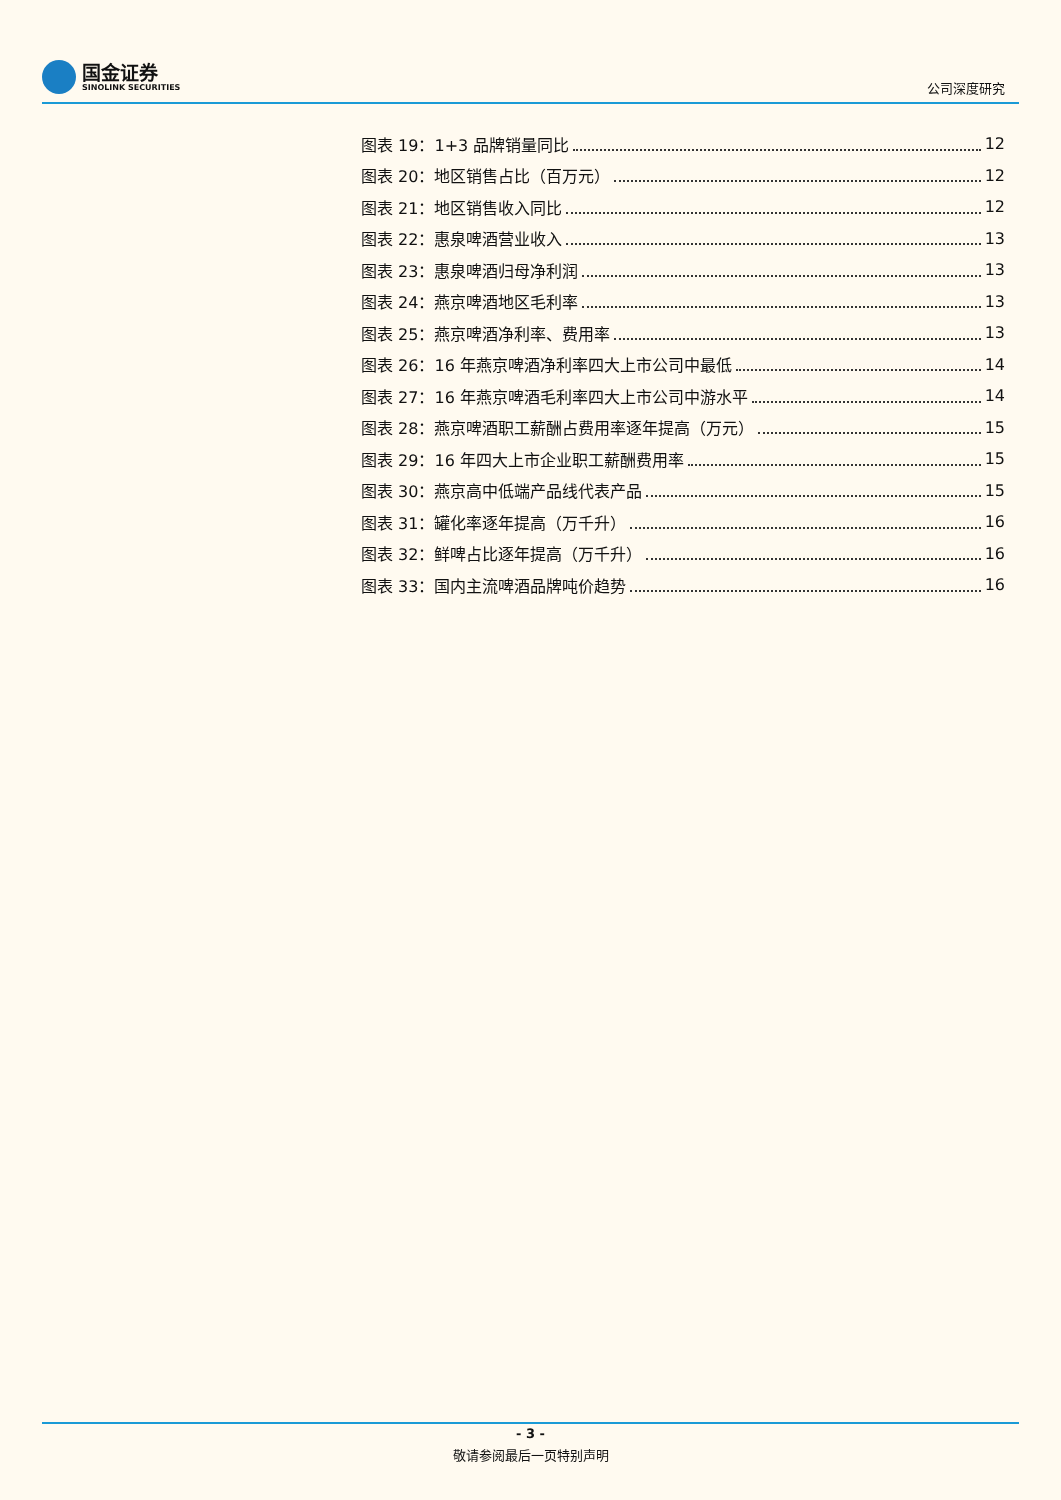国金证券
SINOLINK SECURITIES
公司深度研究
图表 19：1+3 品牌销量同比 12
图表 20：地区销售占比（百万元） 12
图表 21：地区销售收入同比 12
图表 22：惠泉啤酒营业收入 13
图表 23：惠泉啤酒归母净利润 13
图表 24：燕京啤酒地区毛利率 13
图表 25：燕京啤酒净利率、费用率 13
图表 26：16 年燕京啤酒净利率四大上市公司中最低 14
图表 27：16 年燕京啤酒毛利率四大上市公司中游水平 14
图表 28：燕京啤酒职工薪酬占费用率逐年提高（万元） 15
图表 29：16 年四大上市企业职工薪酬费用率 15
图表 30：燕京高中低端产品线代表产品 15
图表 31：罐化率逐年提高（万千升） 16
图表 32：鲜啤占比逐年提高（万千升） 16
图表 33：国内主流啤酒品牌吨价趋势 16
- 3 -
敬请参阅最后一页特别声明